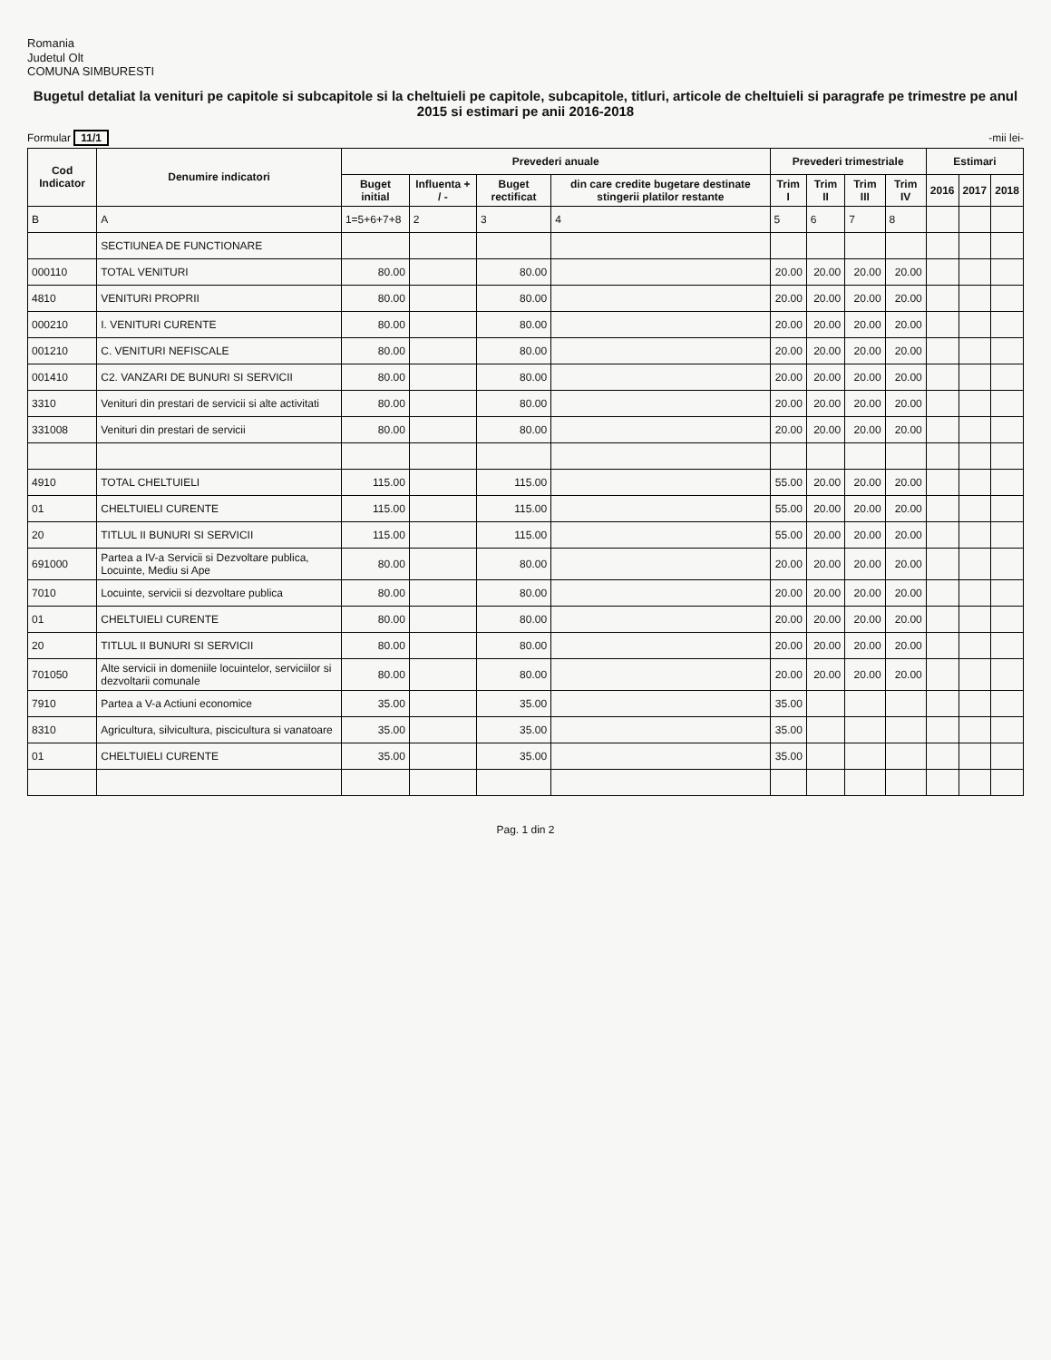Romania
Judetul Olt
COMUNA SIMBURESTI
Bugetul detaliat la venituri pe capitole si subcapitole si la cheltuieli pe capitole, subcapitole, titluri, articole de cheltuieli si paragrafe pe trimestre pe anul 2015 si estimari pe anii 2016-2018
Formular 11/1 -mii lei-
| Cod Indicator | Denumire indicatori | Prevederi anuale | | | | Prevederi trimestriale | | | | Estimari | | |
| --- | --- | --- | --- | --- | --- | --- | --- | --- | --- | --- | --- | --- |
| | | Buget initial | Influenta + / - | Buget rectificat | din care credite bugetare destinate stingerii platilor restante | Trim I | Trim II | Trim III | Trim IV | 2016 | 2017 | 2018 |
| B | A | 1=5+6+7+8 | 2 | 3 | 4 | 5 | 6 | 7 | 8 | | | |
| | SECTIUNEA DE FUNCTIONARE | | | | | | | | | | | |
| 000110 | TOTAL VENITURI | 80.00 | | 80.00 | | 20.00 | 20.00 | 20.00 | 20.00 | | | |
| 4810 | VENITURI PROPRII | 80.00 | | 80.00 | | 20.00 | 20.00 | 20.00 | 20.00 | | | |
| 000210 | I. VENITURI CURENTE | 80.00 | | 80.00 | | 20.00 | 20.00 | 20.00 | 20.00 | | | |
| 001210 | C. VENITURI NEFISCALE | 80.00 | | 80.00 | | 20.00 | 20.00 | 20.00 | 20.00 | | | |
| 001410 | C2. VANZARI DE BUNURI SI SERVICII | 80.00 | | 80.00 | | 20.00 | 20.00 | 20.00 | 20.00 | | | |
| 3310 | Venituri din prestari de servicii si alte activitati | 80.00 | | 80.00 | | 20.00 | 20.00 | 20.00 | 20.00 | | | |
| 331008 | Venituri din prestari de servicii | 80.00 | | 80.00 | | 20.00 | 20.00 | 20.00 | 20.00 | | | |
| 4910 | TOTAL CHELTUIELI | 115.00 | | 115.00 | | 55.00 | 20.00 | 20.00 | 20.00 | | | |
| 01 | CHELTUIELI CURENTE | 115.00 | | 115.00 | | 55.00 | 20.00 | 20.00 | 20.00 | | | |
| 20 | TITLUL II BUNURI SI SERVICII | 115.00 | | 115.00 | | 55.00 | 20.00 | 20.00 | 20.00 | | | |
| 691000 | Partea a IV-a Servicii si Dezvoltare publica, Locuinte, Mediu si Ape | 80.00 | | 80.00 | | 20.00 | 20.00 | 20.00 | 20.00 | | | |
| 7010 | Locuinte, servicii si dezvoltare publica | 80.00 | | 80.00 | | 20.00 | 20.00 | 20.00 | 20.00 | | | |
| 01 | CHELTUIELI CURENTE | 80.00 | | 80.00 | | 20.00 | 20.00 | 20.00 | 20.00 | | | |
| 20 | TITLUL II BUNURI SI SERVICII | 80.00 | | 80.00 | | 20.00 | 20.00 | 20.00 | 20.00 | | | |
| 701050 | Alte servicii in domeniile locuintelor, serviciilor si dezvoltarii comunale | 80.00 | | 80.00 | | 20.00 | 20.00 | 20.00 | 20.00 | | | |
| 7910 | Partea a V-a Actiuni economice | 35.00 | | 35.00 | | 35.00 | | | | | | |
| 8310 | Agricultura, silvicultura, piscicultura si vanatoare | 35.00 | | 35.00 | | 35.00 | | | | | | |
| 01 | CHELTUIELI CURENTE | 35.00 | | 35.00 | | 35.00 | | | | | | |
Pag. 1 din 2